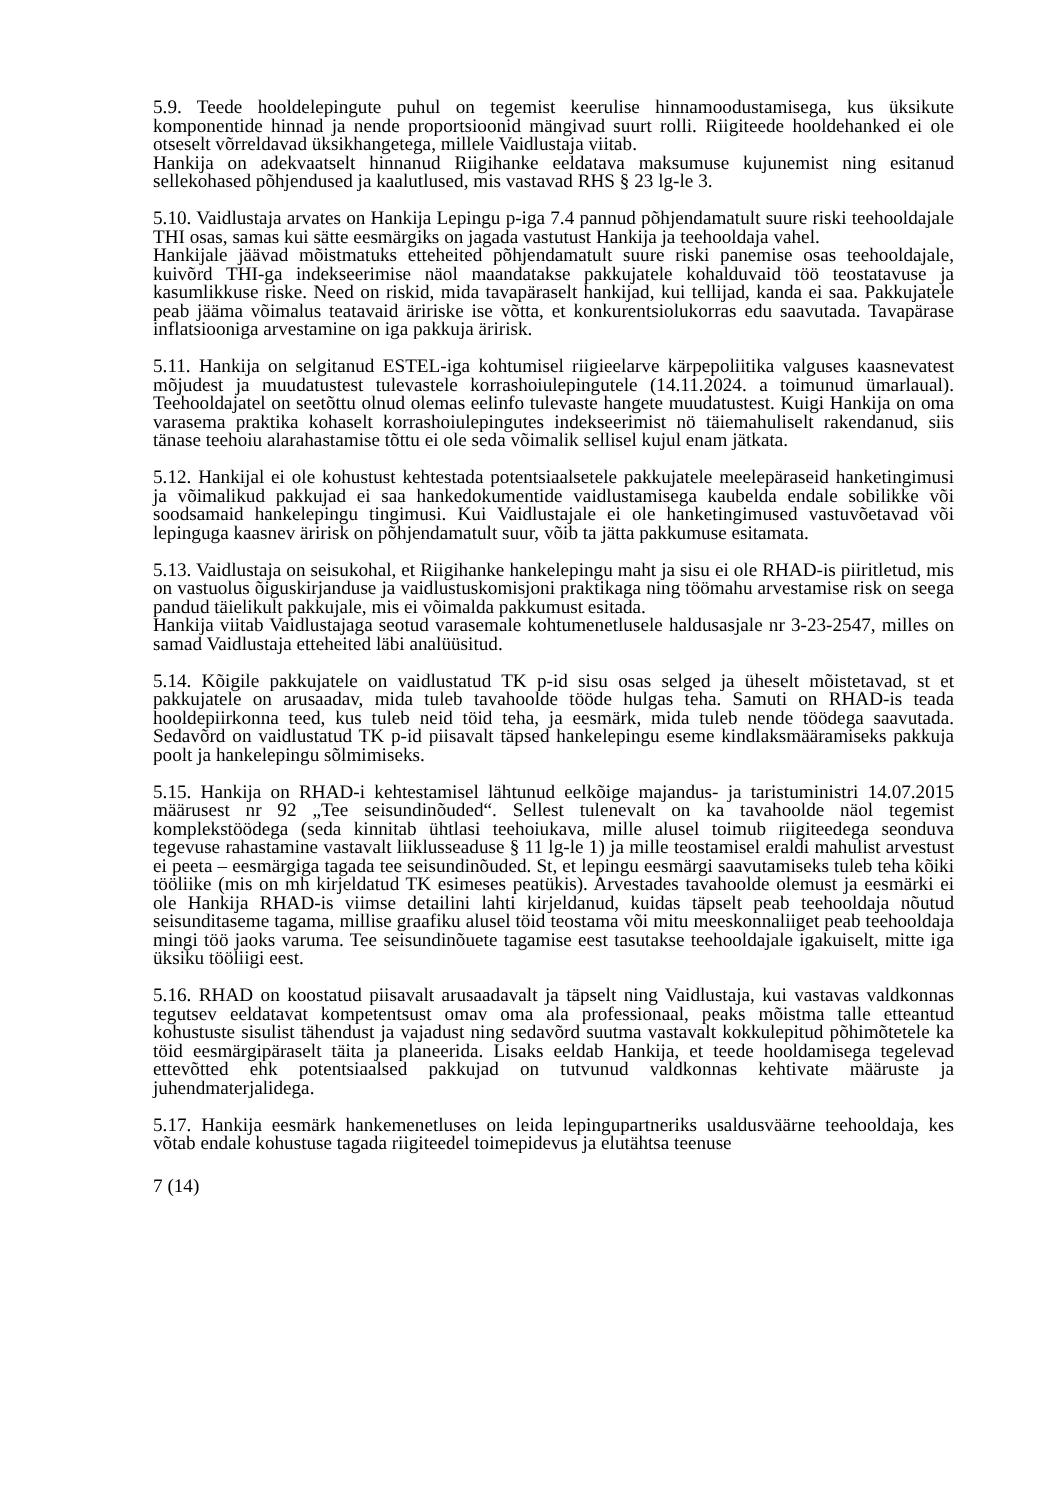5.9. Teede hooldelepingute puhul on tegemist keerulise hinnamoodustamisega, kus üksikute komponentide hinnad ja nende proportsioonid mängivad suurt rolli. Riigiteede hooldehanked ei ole otseselt võrreldavad üksikhangetega, millele Vaidlustaja viitab.
Hankija on adekvaatselt hinnanud Riigihanke eeldatava maksumuse kujunemist ning esitanud sellekohased põhjendused ja kaalutlused, mis vastavad RHS § 23 lg-le 3.
5.10. Vaidlustaja arvates on Hankija Lepingu p-iga 7.4 pannud põhjendamatult suure riski teehooldajale THI osas, samas kui sätte eesmärgiks on jagada vastutust Hankija ja teehooldaja vahel.
Hankijale jäävad mõistmatuks etteheited põhjendamatult suure riski panemise osas teehooldajale, kuivõrd THI-ga indekseerimise näol maandatakse pakkujatele kohalduvaid töö teostatavuse ja kasumlikkuse riske. Need on riskid, mida tavapäraselt hankijad, kui tellijad, kanda ei saa. Pakkujatele peab jääma võimalus teatavaid äririske ise võtta, et konkurentsiolukorras edu saavutada. Tavapärase inflatsiooniga arvestamine on iga pakkuja äririsk.
5.11. Hankija on selgitanud ESTEL-iga kohtumisel riigieelarve kärpepoliitika valguses kaasnevatest mõjudest ja muudatustest tulevastele korrashoiulepingutele (14.11.2024. a toimunud ümarlaual). Teehooldajatel on seetõttu olnud olemas eelinfo tulevaste hangete muudatustest. Kuigi Hankija on oma varasema praktika kohaselt korrashoiulepingutes indekseerimist nö täiemahuliselt rakendanud, siis tänase teehoiu alarahastamise tõttu ei ole seda võimalik sellisel kujul enam jätkata.
5.12. Hankijal ei ole kohustust kehtestada potentsiaalsetele pakkujatele meelepäraseid hanketingimusi ja võimalikud pakkujad ei saa hankedokumentide vaidlustamisega kaubelda endale sobilikke või soodsamaid hankelepingu tingimusi. Kui Vaidlustajale ei ole hanketingimused vastuvõetavad või lepinguga kaasnev äririsk on põhjendamatult suur, võib ta jätta pakkumuse esitamata.
5.13. Vaidlustaja on seisukohal, et Riigihanke hankelepingu maht ja sisu ei ole RHAD-is piiritletud, mis on vastuolus õiguskirjanduse ja vaidlustuskomisjoni praktikaga ning töömahu arvestamise risk on seega pandud täielikult pakkujale, mis ei võimalda pakkumust esitada.
Hankija viitab Vaidlustajaga seotud varasemale kohtumenetlusele haldusasjale nr 3-23-2547, milles on samad Vaidlustaja etteheited läbi analüüsitud.
5.14. Kõigile pakkujatele on vaidlustatud TK p-id sisu osas selged ja üheselt mõistetavad, st et pakkujatele on arusaadav, mida tuleb tavahoolde tööde hulgas teha. Samuti on RHAD-is teada hooldepiirkonna teed, kus tuleb neid töid teha, ja eesmärk, mida tuleb nende töödega saavutada. Sedavõrd on vaidlustatud TK p-id piisavalt täpsed hankelepingu eseme kindlaksmääramiseks pakkuja poolt ja hankelepingu sõlmimiseks.
5.15. Hankija on RHAD-i kehtestamisel lähtunud eelkõige majandus- ja taristuministri 14.07.2015 määrusest nr 92 „Tee seisundinõuded“. Sellest tulenevalt on ka tavahoolde näol tegemist komplekstöödega (seda kinnitab ühtlasi teehoiukava, mille alusel toimub riigiteedega seonduva tegevuse rahastamine vastavalt liiklusseaduse § 11 lg-le 1) ja mille teostamisel eraldi mahulist arvestust ei peeta – eesmärgiga tagada tee seisundinõuded. St, et lepingu eesmärgi saavutamiseks tuleb teha kõiki tööliike (mis on mh kirjeldatud TK esimeses peatükis). Arvestades tavahoolde olemust ja eesmärki ei ole Hankija RHAD-is viimse detailini lahti kirjeldanud, kuidas täpselt peab teehooldaja nõutud seisunditaseme tagama, millise graafiku alusel töid teostama või mitu meeskonnaliiget peab teehooldaja mingi töö jaoks varuma. Tee seisundinõuete tagamise eest tasutakse teehooldajale igakuiselt, mitte iga üksiku tööliigi eest.
5.16. RHAD on koostatud piisavalt arusaadavalt ja täpselt ning Vaidlustaja, kui vastavas valdkonnas tegutsev eeldatavat kompetentsust omav oma ala professionaal, peaks mõistma talle etteantud kohustuste sisulist tähendust ja vajadust ning sedavõrd suutma vastavalt kokkulepitud põhimõtetele ka töid eesmärgipäraselt täita ja planeerida. Lisaks eeldab Hankija, et teede hooldamisega tegelevad ettevõtted ehk potentsiaalsed pakkujad on tutvunud valdkonnas kehtivate määruste ja juhendmaterjalidega.
5.17. Hankija eesmärk hankemenetluses on leida lepingupartneriks usaldusväärne teehooldaja, kes võtab endale kohustuse tagada riigiteedel toimepidevus ja elutähtsa teenuse
7 (14)